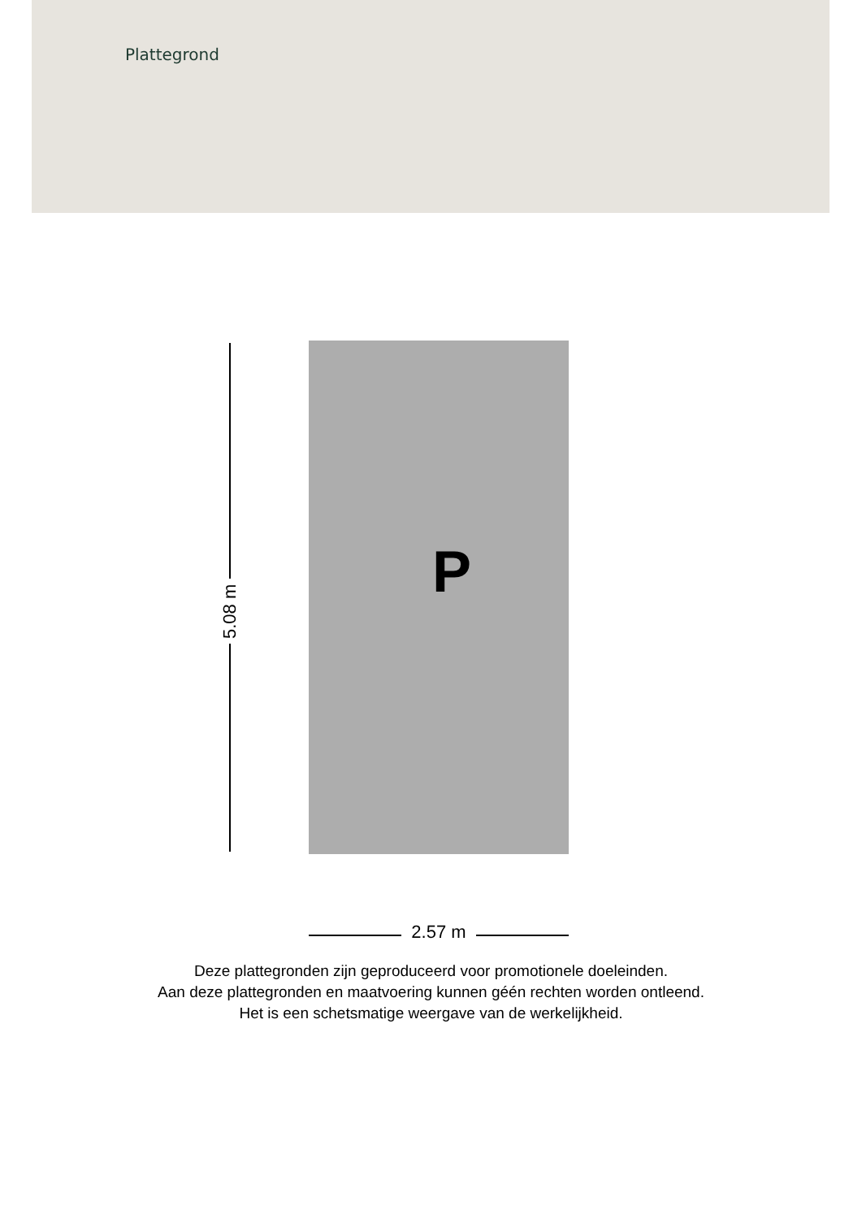Plattegrond
P
5.08 m
2.57 m
Deze plattegronden zijn geproduceerd voor promotionele doeleinden.
Aan deze plattegronden en maatvoering kunnen géén rechten worden ontleend.
Het is een schetsmatige weergave van de werkelijkheid.